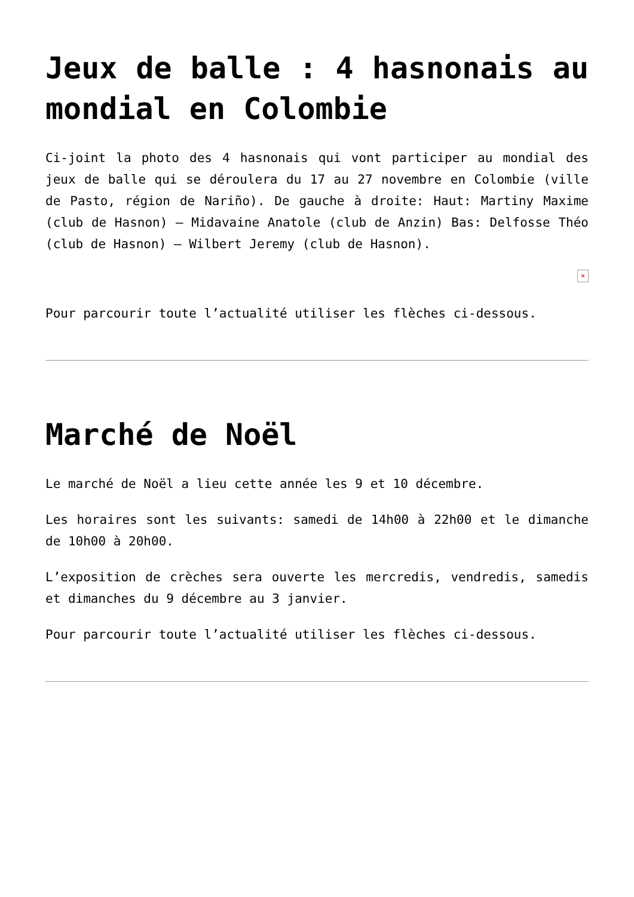Jeux de balle : 4 hasnonais au mondial en Colombie
Ci-joint la photo des 4 hasnonais qui vont participer au mondial des jeux de balle qui se déroulera du 17 au 27 novembre en Colombie (ville de Pasto, région de Nariño). De gauche à droite: Haut: Martiny Maxime (club de Hasnon) – Midavaine Anatole (club de Anzin) Bas: Delfosse Théo (club de Hasnon) – Wilbert Jeremy (club de Hasnon).
×
Pour parcourir toute l’actualité utiliser les flèches ci-dessous.
Marché de Noël
Le marché de Noël a lieu cette année les 9 et 10 décembre.
Les horaires sont les suivants: samedi de 14h00 à 22h00 et le dimanche de 10h00 à 20h00.
L’exposition de crèches sera ouverte les mercredis, vendredis, samedis et dimanches du 9 décembre au 3 janvier.
Pour parcourir toute l’actualité utiliser les flèches ci-dessous.